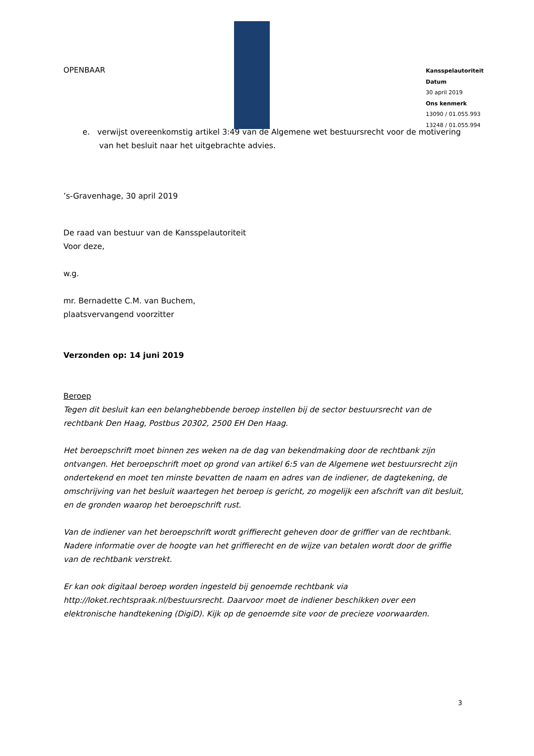OPENBAAR
Kansspelautoriteit
Datum
30 april 2019
Ons kenmerk
13090 / 01.055.993
13248 / 01.055.994
e. verwijst overeenkomstig artikel 3:49 van de Algemene wet bestuursrecht voor de motivering van het besluit naar het uitgebrachte advies.
’s-Gravenhage, 30 april 2019
De raad van bestuur van de Kansspelautoriteit
Voor deze,
w.g.
mr. Bernadette C.M. van Buchem,
plaatsvervangend voorzitter
Verzonden op: 14 juni 2019
Beroep
Tegen dit besluit kan een belanghebbende beroep instellen bij de sector bestuursrecht van de rechtbank Den Haag, Postbus 20302, 2500 EH Den Haag.
Het beroepschrift moet binnen zes weken na de dag van bekendmaking door de rechtbank zijn ontvangen. Het beroepschrift moet op grond van artikel 6:5 van de Algemene wet bestuursrecht zijn ondertekend en moet ten minste bevatten de naam en adres van de indiener, de dagtekening, de omschrijving van het besluit waartegen het beroep is gericht, zo mogelijk een afschrift van dit besluit, en de gronden waarop het beroepschrift rust.
Van de indiener van het beroepschrift wordt griffierecht geheven door de griffier van de rechtbank. Nadere informatie over de hoogte van het griffierecht en de wijze van betalen wordt door de griffie van de rechtbank verstrekt.
Er kan ook digitaal beroep worden ingesteld bij genoemde rechtbank via http://loket.rechtspraak.nl/bestuursrecht. Daarvoor moet de indiener beschikken over een elektronische handtekening (DigiD). Kijk op de genoemde site voor de precieze voorwaarden.
3